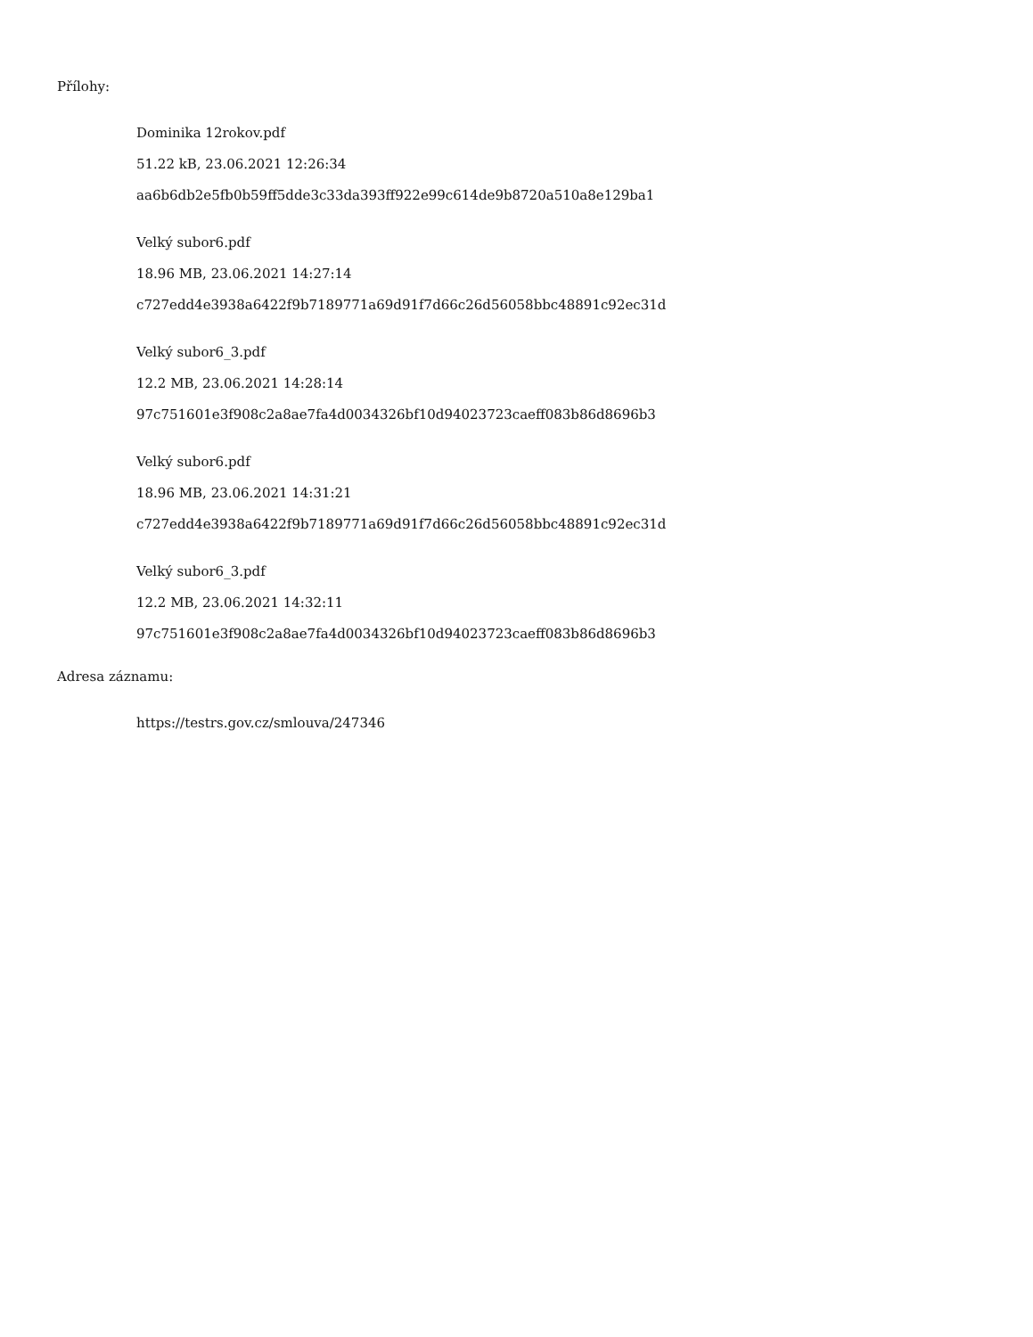Přílohy:
Dominika 12rokov.pdf
51.22 kB, 23.06.2021 12:26:34
aa6b6db2e5fb0b59ff5dde3c33da393ff922e99c614de9b8720a510a8e129ba1
Velký subor6.pdf
18.96 MB, 23.06.2021 14:27:14
c727edd4e3938a6422f9b7189771a69d91f7d66c26d56058bbc48891c92ec31d
Velký subor6_3.pdf
12.2 MB, 23.06.2021 14:28:14
97c751601e3f908c2a8ae7fa4d0034326bf10d94023723caeff083b86d8696b3
Velký subor6.pdf
18.96 MB, 23.06.2021 14:31:21
c727edd4e3938a6422f9b7189771a69d91f7d66c26d56058bbc48891c92ec31d
Velký subor6_3.pdf
12.2 MB, 23.06.2021 14:32:11
97c751601e3f908c2a8ae7fa4d0034326bf10d94023723caeff083b86d8696b3
Adresa záznamu:
https://testrs.gov.cz/smlouva/247346